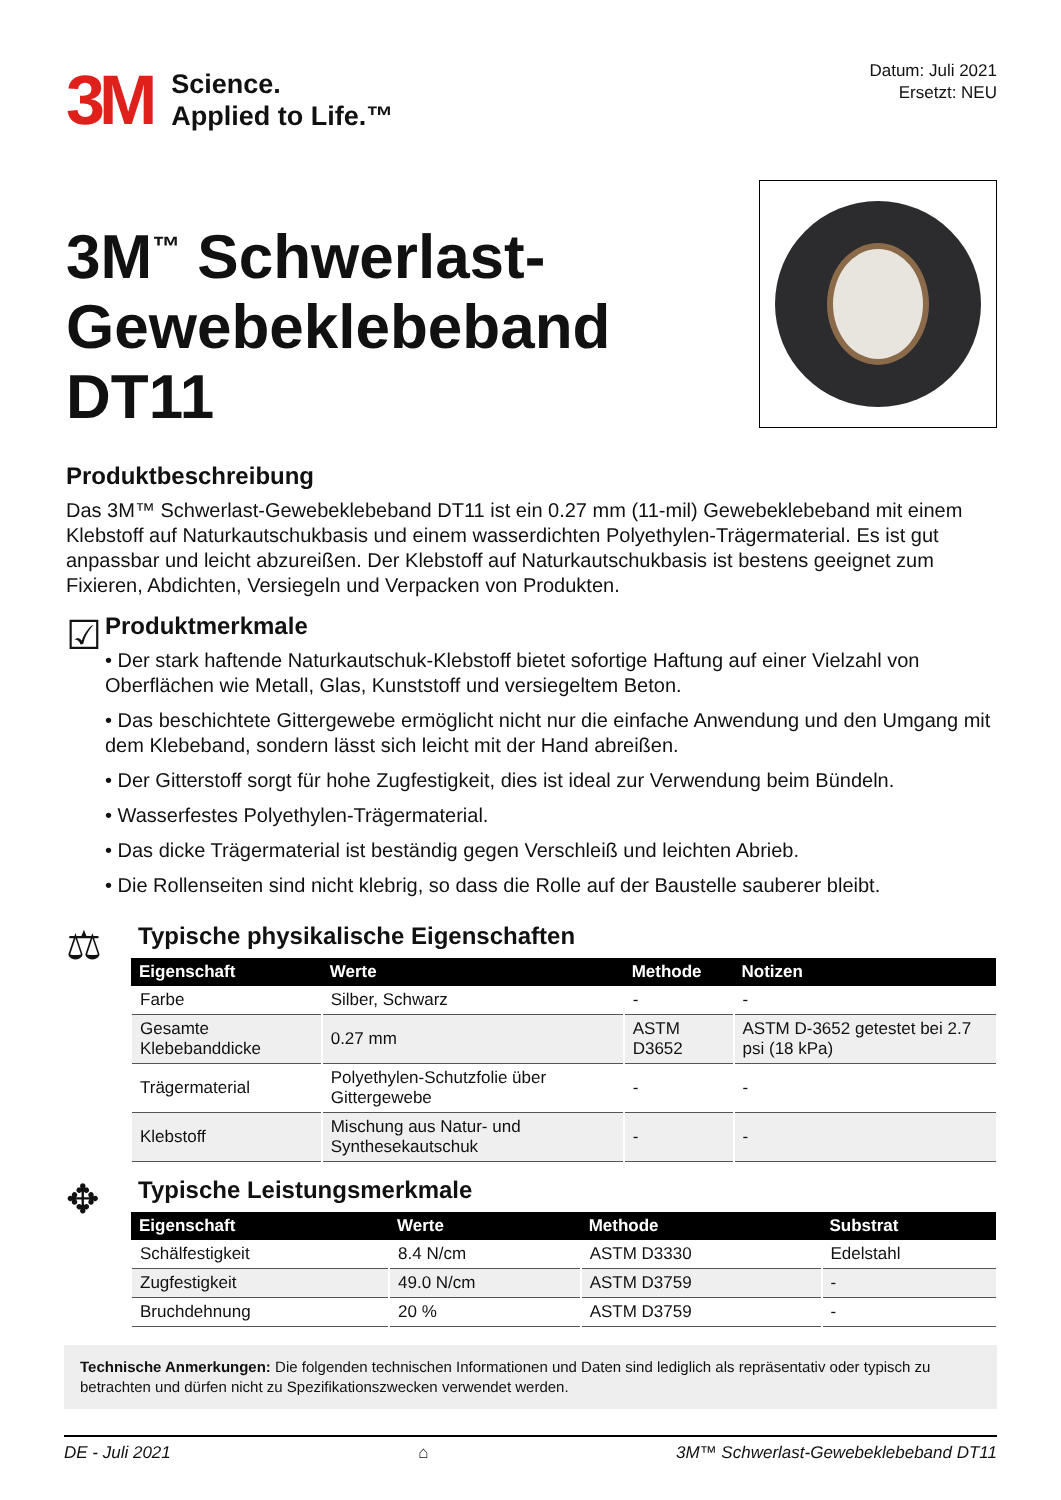3M Science.
Applied to Life.™
Datum: Juli 2021
Ersetzt: NEU
3M<sup>™</sup> Schwerlast-
Gewebeklebeband DT11
Produktbeschreibung
Das 3M™ Schwerlast-Gewebeklebeband DT11 ist ein 0.27 mm (11-mil) Gewebeklebeband mit einem Klebstoff auf Naturkautschukbasis und einem wasserdichten Polyethylen-Trägermaterial. Es ist gut anpassbar und leicht abzureißen. Der Klebstoff auf Naturkautschukbasis ist bestens geeignet zum Fixieren, Abdichten, Versiegeln und Verpacken von Produkten.
☑
Produktmerkmale
• Der stark haftende Naturkautschuk-Klebstoff bietet sofortige Haftung auf einer Vielzahl von Oberflächen wie Metall, Glas, Kunststoff und versiegeltem Beton.
• Das beschichtete Gittergewebe ermöglicht nicht nur die einfache Anwendung und den Umgang mit dem Klebeband, sondern lässt sich leicht mit der Hand abreißen.
• Der Gitterstoff sorgt für hohe Zugfestigkeit, dies ist ideal zur Verwendung beim Bündeln.
• Wasserfestes Polyethylen-Trägermaterial.
• Das dicke Trägermaterial ist beständig gegen Verschleiß und leichten Abrieb.
• Die Rollenseiten sind nicht klebrig, so dass die Rolle auf der Baustelle sauberer bleibt.
⚖
Typische physikalische Eigenschaften
| Eigenschaft | Werte | Methode | Notizen |
| --- | --- | --- | --- |
| Farbe | Silber, Schwarz | - | - |
| Gesamte Klebebanddicke | 0.27 mm | ASTM D3652 | ASTM D-3652 getestet bei 2.7 psi (18 kPa) |
| Trägermaterial | Polyethylen-Schutzfolie über Gittergewebe | - | - |
| Klebstoff | Mischung aus Natur- und Synthesekautschuk | - | - |
✥
Typische Leistungsmerkmale
| Eigenschaft | Werte | Methode | Substrat |
| --- | --- | --- | --- |
| Schälfestigkeit | 8.4 N/cm | ASTM D3330 | Edelstahl |
| Zugfestigkeit | 49.0 N/cm | ASTM D3759 | - |
| Bruchdehnung | 20 % | ASTM D3759 | - |
Technische Anmerkungen: Die folgenden technischen Informationen und Daten sind lediglich als repräsentativ oder typisch zu betrachten und dürfen nicht zu Spezifikationszwecken verwendet werden.
DE - Juli 2021 ⌂ 3M™ Schwerlast-Gewebeklebeband DT11